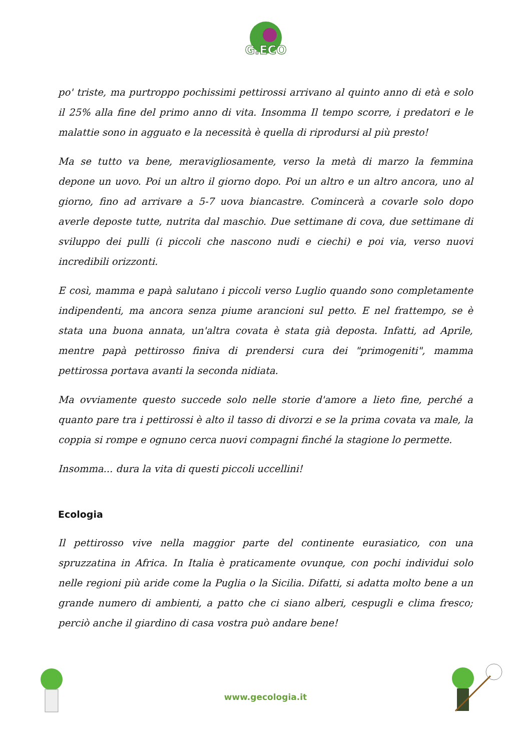G.ECO
po' triste, ma purtroppo pochissimi pettirossi arrivano al quinto anno di età e solo il 25% alla fine del primo anno di vita. Insomma Il tempo scorre, i predatori e le malattie sono in agguato e la necessità è quella di riprodursi al più presto!
Ma se tutto va bene, meravigliosamente, verso la metà di marzo la femmina depone un uovo. Poi un altro il giorno dopo. Poi un altro e un altro ancora, uno al giorno, fino ad arrivare a 5-7 uova biancastre. Comincerà a covarle solo dopo averle deposte tutte, nutrita dal maschio. Due settimane di cova, due settimane di sviluppo dei pulli (i piccoli che nascono nudi e ciechi) e poi via, verso nuovi incredibili orizzonti.
E così, mamma e papà salutano i piccoli verso Luglio quando sono completamente indipendenti, ma ancora senza piume arancioni sul petto. E nel frattempo, se è stata una buona annata, un'altra covata è stata già deposta. Infatti, ad Aprile, mentre papà pettirosso finiva di prendersi cura dei "primogeniti", mamma pettirossa portava avanti la seconda nidiata.
Ma ovviamente questo succede solo nelle storie d'amore a lieto fine, perché a quanto pare tra i pettirossi è alto il tasso di divorzi e se la prima covata va male, la coppia si rompe e ognuno cerca nuovi compagni finché la stagione lo permette.
Insomma... dura la vita di questi piccoli uccellini!
Ecologia
Il pettirosso vive nella maggior parte del continente eurasiatico, con una spruzzatina in Africa. In Italia è praticamente ovunque, con pochi individui solo nelle regioni più aride come la Puglia o la Sicilia. Difatti, si adatta molto bene a un grande numero di ambienti, a patto che ci siano alberi, cespugli e clima fresco; perciò anche il giardino di casa vostra può andare bene!
www.gecologia.it